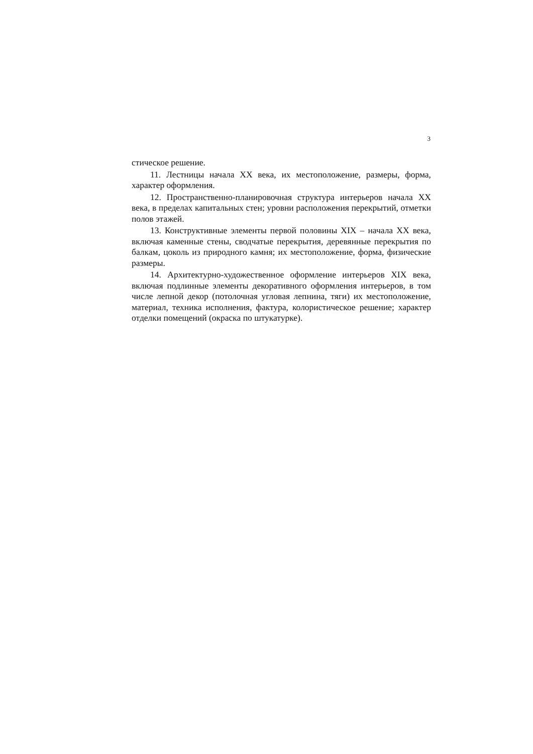3
стическое решение.
11. Лестницы начала XX века, их местоположение, размеры, форма, характер оформления.
12. Пространственно-планировочная структура интерьеров начала XX века, в пределах капитальных стен; уровни расположения перекрытий, отметки полов этажей.
13. Конструктивные элементы первой половины XIX – начала XX века, включая каменные стены, сводчатые перекрытия, деревянные перекрытия по балкам, цоколь из природного камня; их местоположение, форма, физические размеры.
14. Архитектурно-художественное оформление интерьеров XIX века, включая подлинные элементы декоративного оформления интерьеров, в том числе лепной декор (потолочная угловая лепнина, тяги) их местоположение, материал, техника исполнения, фактура, колористическое решение; характер отделки помещений (окраска по штукатурке).